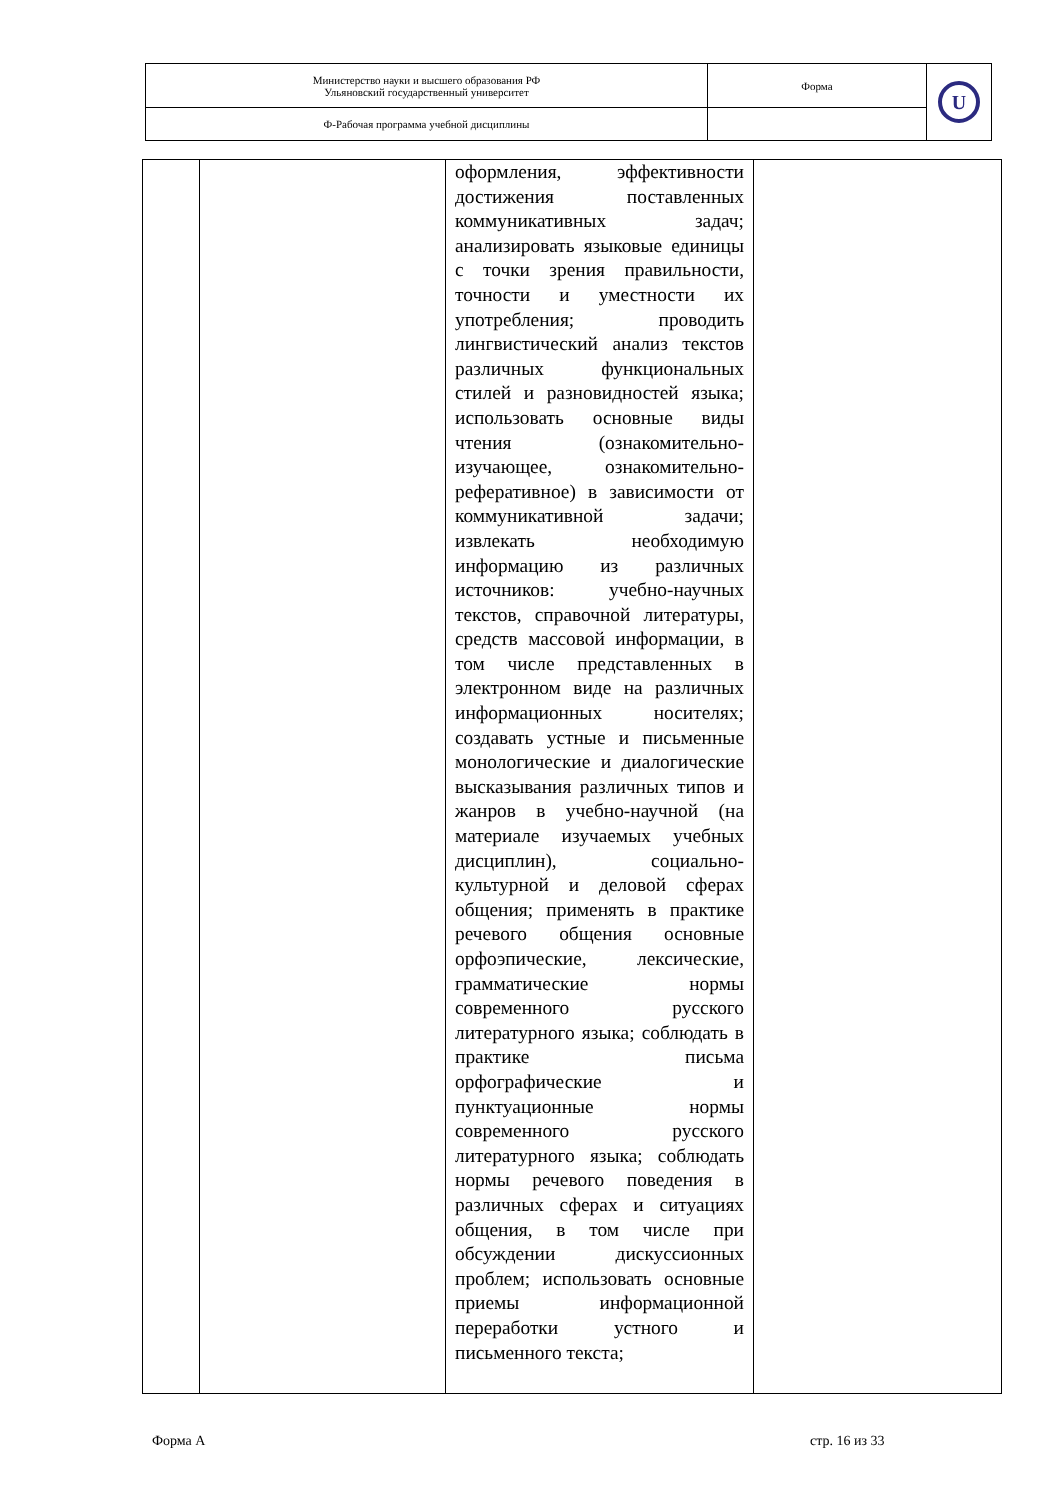| Министерство науки и высшего образования РФ Ульяновский государственный университет | Форма | U |
| Ф-Рабочая программа учебной дисциплины | | |
| | | оформления, эффективности достижения поставленных коммуникативных задач; анализировать языковые единицы с точки зрения правильности, точности и уместности их употребления; проводить лингвистический анализ текстов различных функциональных стилей и разновидностей языка; использовать основные виды чтения (ознакомительно-изучающее, ознакомительно-реферативное) в зависимости от коммуникативной задачи; извлекать необходимую информацию из различных источников: учебно-научных текстов, справочной литературы, средств массовой информации, в том числе представленных в электронном виде на различных информационных носителях; создавать устные и письменные монологические и диалогические высказывания различных типов и жанров в учебно-научной (на материале изучаемых учебных дисциплин), социально-культурной и деловой сферах общения; применять в практике речевого общения основные орфоэпические, лексические, грамматические нормы современного русского литературного языка; соблюдать в практике письма орфографические и пунктуационные нормы современного русского литературного языка; соблюдать нормы речевого поведения в различных сферах и ситуациях общения, в том числе при обсуждении дискуссионных проблем; использовать основные приемы информационной переработки устного и письменного текста; | |
Форма А стр. 16 из 33